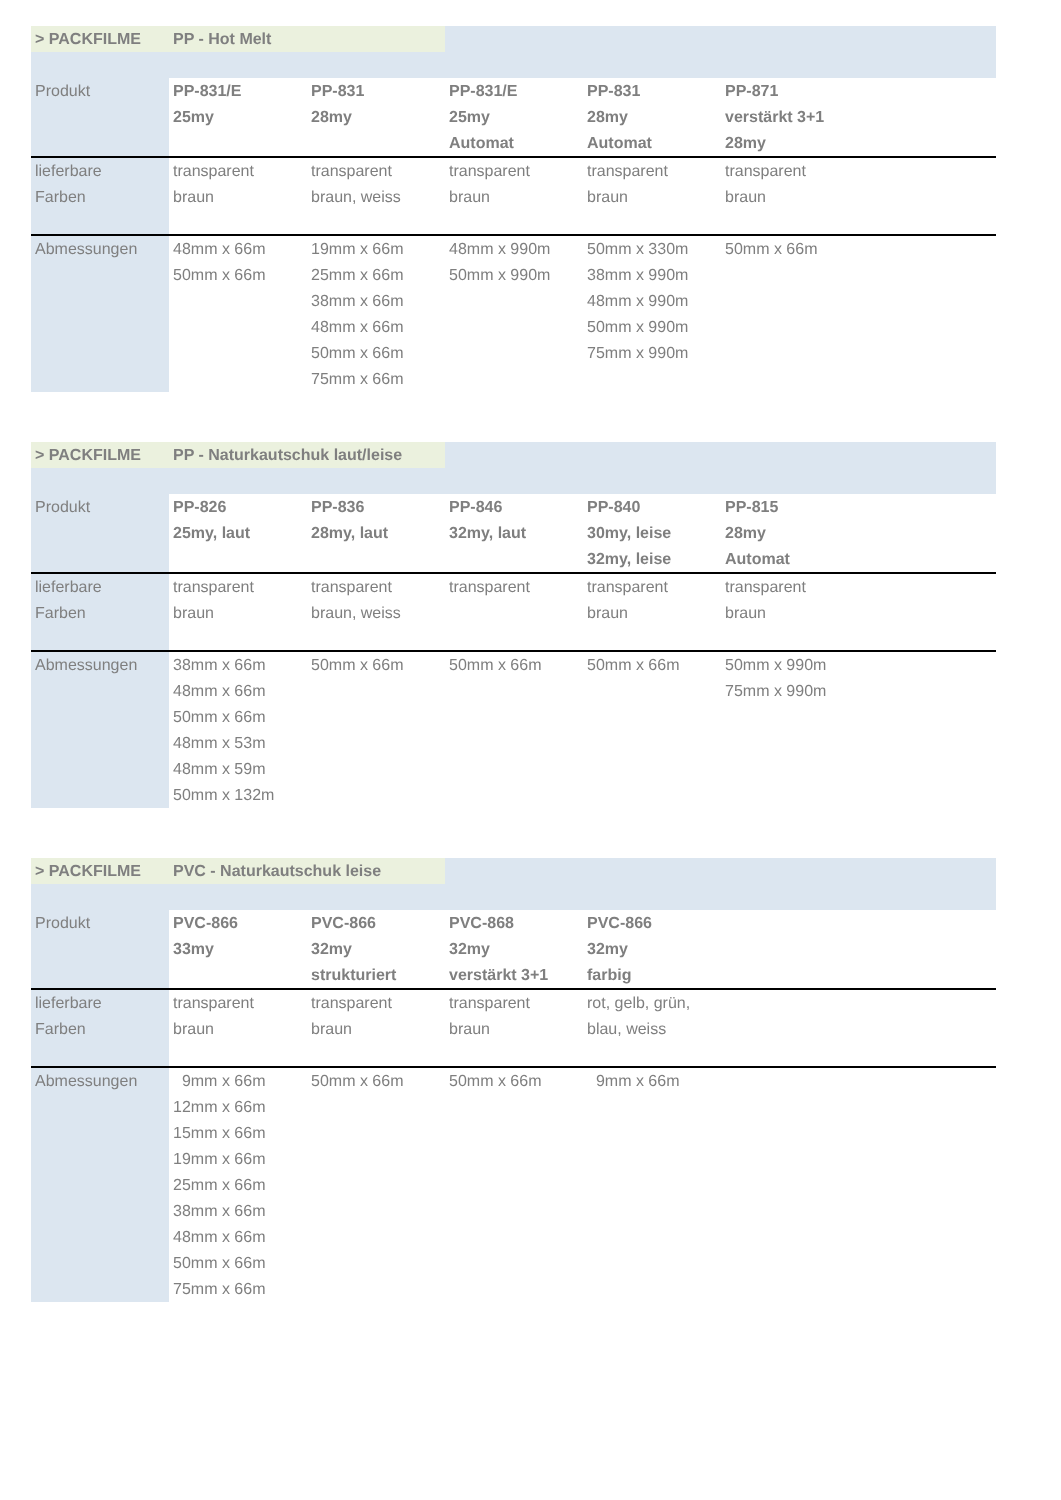| > PACKFILME | PP - Hot Melt | | | | |
| Produkt | PP-831/E 25my | PP-831 28my | PP-831/E 25my Automat | PP-831 28my Automat | PP-871 verstärkt 3+1 28my |
| lieferbare Farben | transparent braun | transparent braun, weiss | transparent braun | transparent braun | transparent braun |
| Abmessungen | 48mm x 66m 50mm x 66m | 19mm x 66m 25mm x 66m 38mm x 66m 48mm x 66m 50mm x 66m 75mm x 66m | 48mm x 990m 50mm x 990m | 50mm x 330m 38mm x 990m 48mm x 990m 50mm x 990m 75mm x 990m | 50mm x 66m |
| > PACKFILME | PP - Naturkautschuk laut/leise | | | | |
| Produkt | PP-826 25my, laut | PP-836 28my, laut | PP-846 32my, laut | PP-840 30my, leise 32my, leise | PP-815 28my Automat |
| lieferbare Farben | transparent braun | transparent braun, weiss | transparent | transparent braun | transparent braun |
| Abmessungen | 38mm x 66m 48mm x 66m 50mm x 66m 48mm x 53m 48mm x 59m 50mm x 132m | 50mm x 66m | 50mm x 66m | 50mm x 66m | 50mm x 990m 75mm x 990m |
| > PACKFILME | PVC - Naturkautschuk leise | | | | |
| Produkt | PVC-866 33my | PVC-866 32my strukturiert | PVC-868 32my verstärkt 3+1 | PVC-866 32my farbig | |
| lieferbare Farben | transparent braun | transparent braun | transparent braun | rot, gelb, grün, blau, weiss | |
| Abmessungen | 9mm x 66m 12mm x 66m 15mm x 66m 19mm x 66m 25mm x 66m 38mm x 66m 48mm x 66m 50mm x 66m 75mm x 66m | 50mm x 66m | 50mm x 66m | 9mm x 66m | |